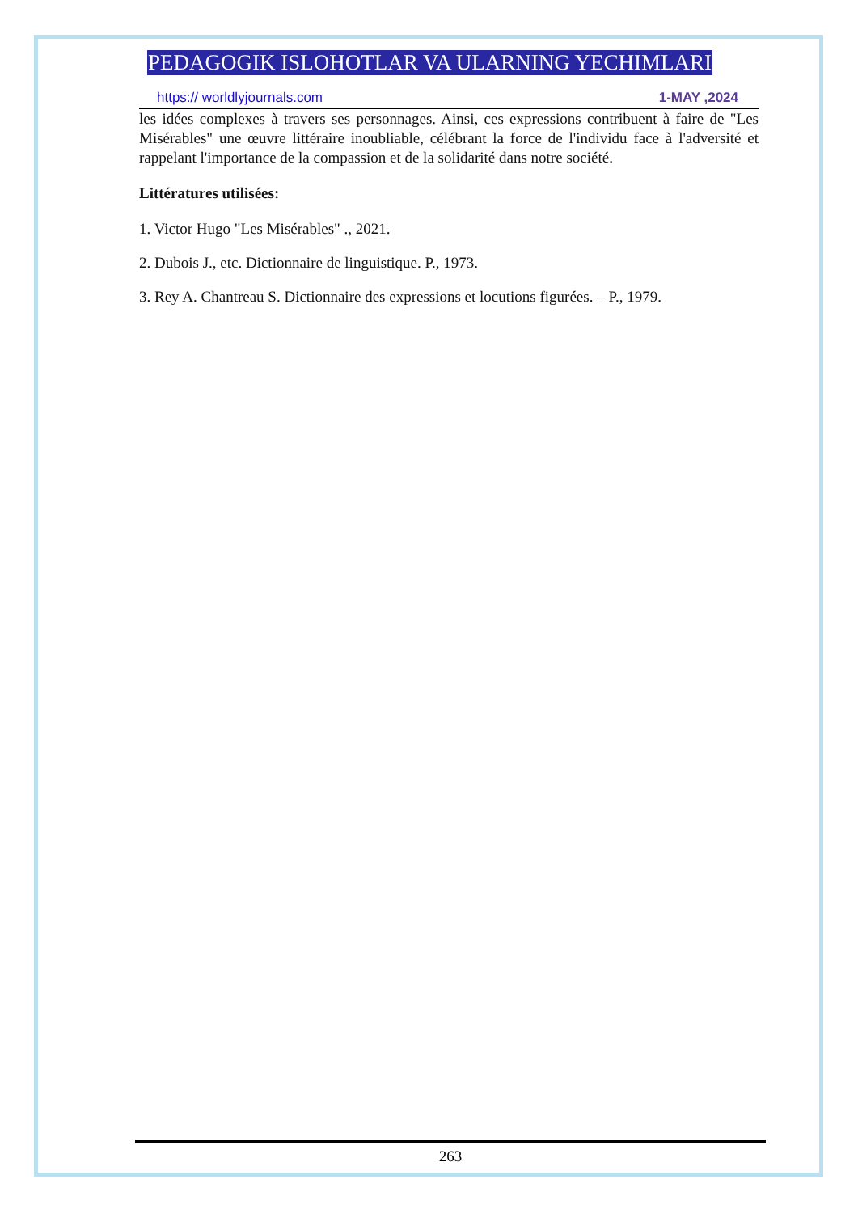PEDAGOGIK ISLOHOTLAR VA ULARNING YECHIMLARI
https:// worldlyjournals.com 1-MAY ,2024
les idées complexes à travers ses personnages. Ainsi, ces expressions contribuent à faire de "Les Misérables" une œuvre littéraire inoubliable, célébrant la force de l'individu face à l'adversité et rappelant l'importance de la compassion et de la solidarité dans notre société.
Littératures utilisées:
1. Victor Hugo "Les Misérables" ., 2021.
2. Dubois J., etc. Dictionnaire de linguistique. P., 1973.
3. Rey A. Chantreau S. Dictionnaire des expressions et locutions figurées. – P., 1979.
263